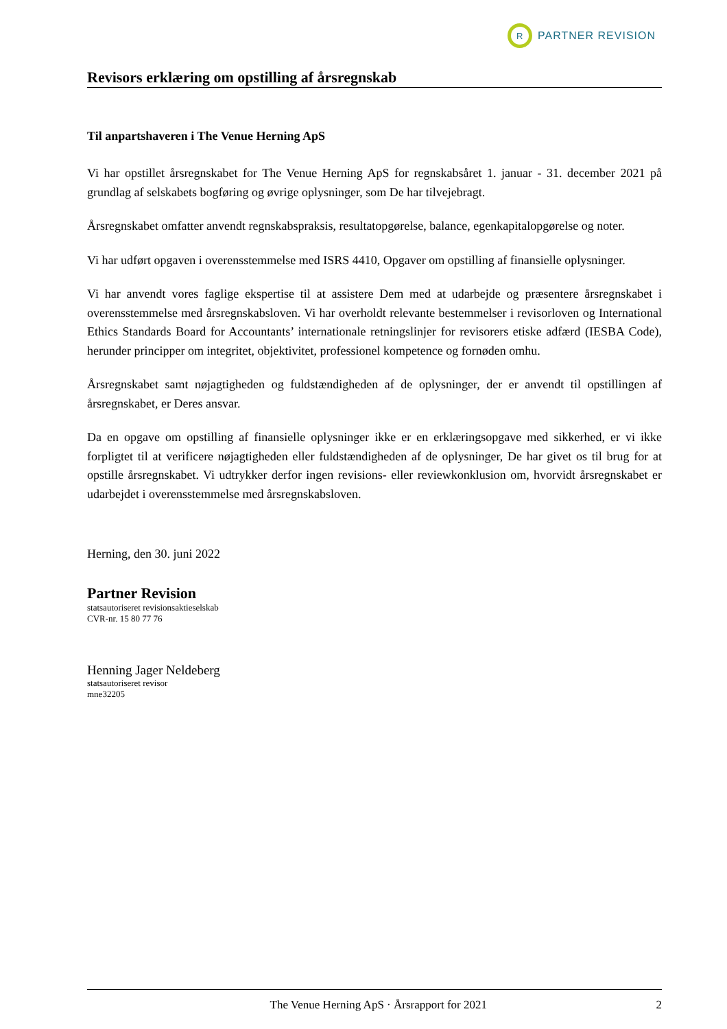R
PARTNER REVISION
Revisors erklæring om opstilling af årsregnskab
Til anpartshaveren i The Venue Herning ApS
Vi har opstillet årsregnskabet for The Venue Herning ApS for regnskabsåret 1. januar - 31. december 2021 på grundlag af selskabets bogføring og øvrige oplysninger, som De har tilvejebragt.
Årsregnskabet omfatter anvendt regnskabspraksis, resultatopgørelse, balance, egenkapitalopgørelse og noter.
Vi har udført opgaven i overensstemmelse med ISRS 4410, Opgaver om opstilling af finansielle oplysninger.
Vi har anvendt vores faglige ekspertise til at assistere Dem med at udarbejde og præsentere årsregnskabet i overensstemmelse med årsregnskabsloven. Vi har overholdt relevante bestemmelser i revisorloven og International Ethics Standards Board for Accountants’ internationale retningslinjer for revisorers etiske adfærd (IESBA Code), herunder principper om integritet, objektivitet, professionel kompetence og fornøden omhu.
Årsregnskabet samt nøjagtigheden og fuldstændigheden af de oplysninger, der er anvendt til opstillingen af årsregnskabet, er Deres ansvar.
Da en opgave om opstilling af finansielle oplysninger ikke er en erklæringsopgave med sikkerhed, er vi ikke forpligtet til at verificere nøjagtigheden eller fuldstændigheden af de oplysninger, De har givet os til brug for at opstille årsregnskabet. Vi udtrykker derfor ingen revisions- eller reviewkonklusion om, hvorvidt årsregnskabet er udarbejdet i overensstemmelse med årsregnskabsloven.
Herning, den 30. juni 2022
Partner Revision
statsautoriseret revisionsaktieselskab
CVR-nr. 15 80 77 76
Henning Jager Neldeberg
statsautoriseret revisor
mne32205
The Venue Herning ApS · Årsrapport for 2021 2